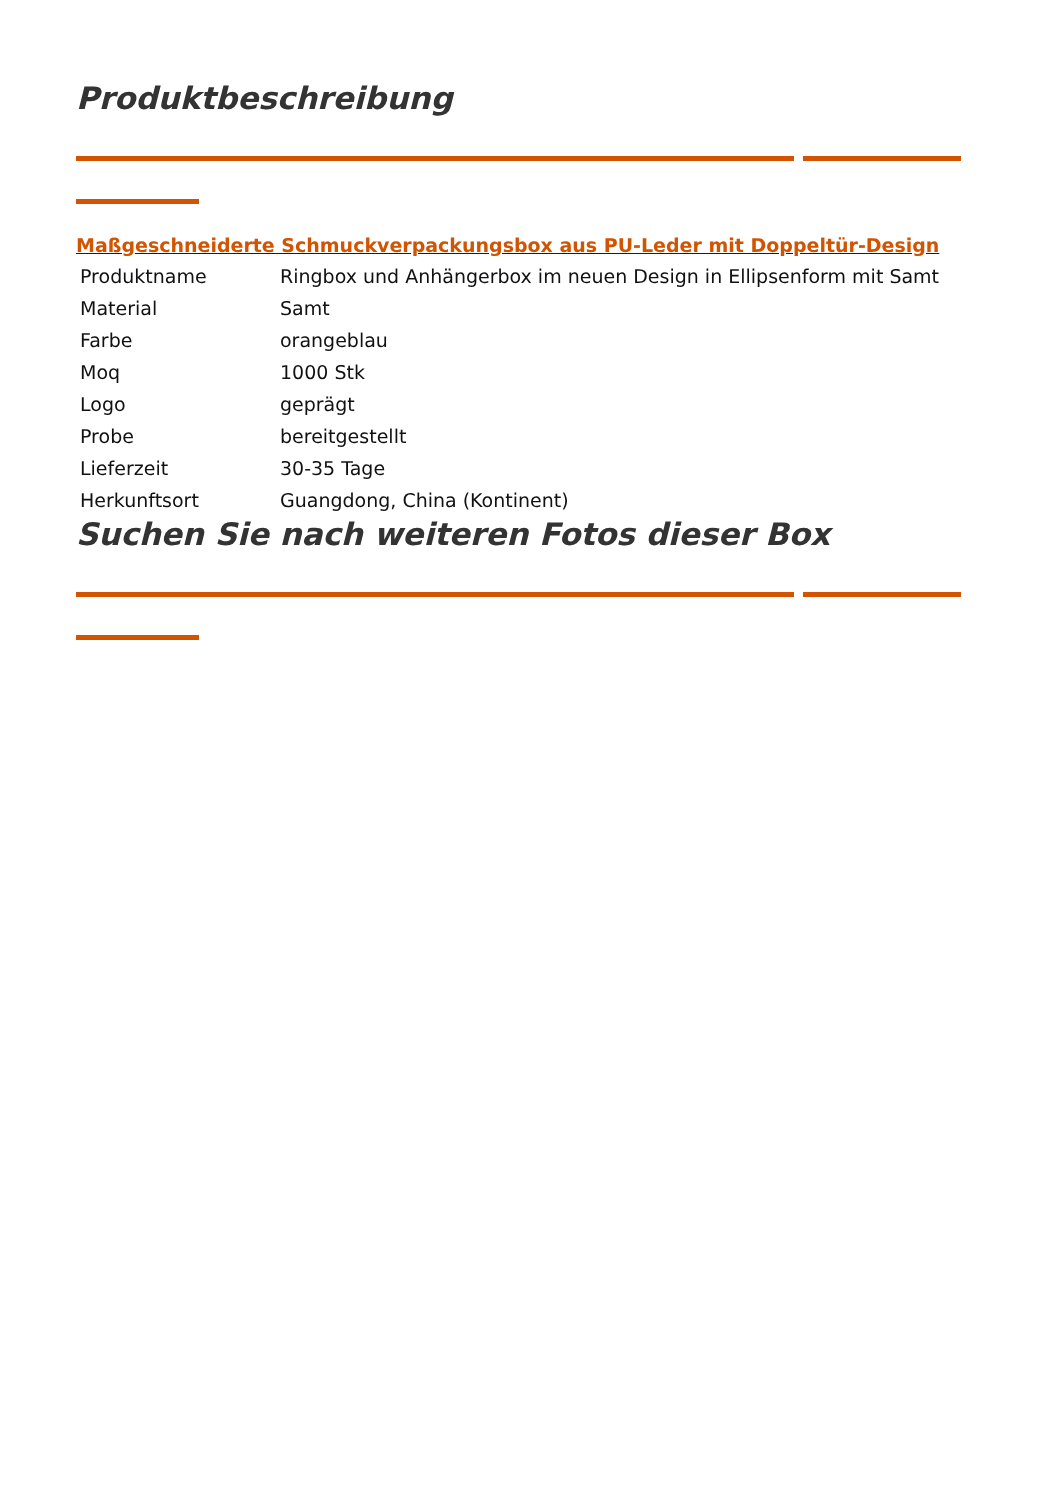Produktbeschreibung
Maßgeschneiderte Schmuckverpackungsbox aus PU-Leder mit Doppeltür-Design
| Produktname | Ringbox und Anhängerbox im neuen Design in Ellipsenform mit Samt |
| Material | Samt |
| Farbe | orangeblau |
| Moq | 1000 Stk |
| Logo | geprägt |
| Probe | bereitgestellt |
| Lieferzeit | 30-35 Tage |
| Herkunftsort | Guangdong, China (Kontinent) |
Suchen Sie nach weiteren Fotos dieser Box